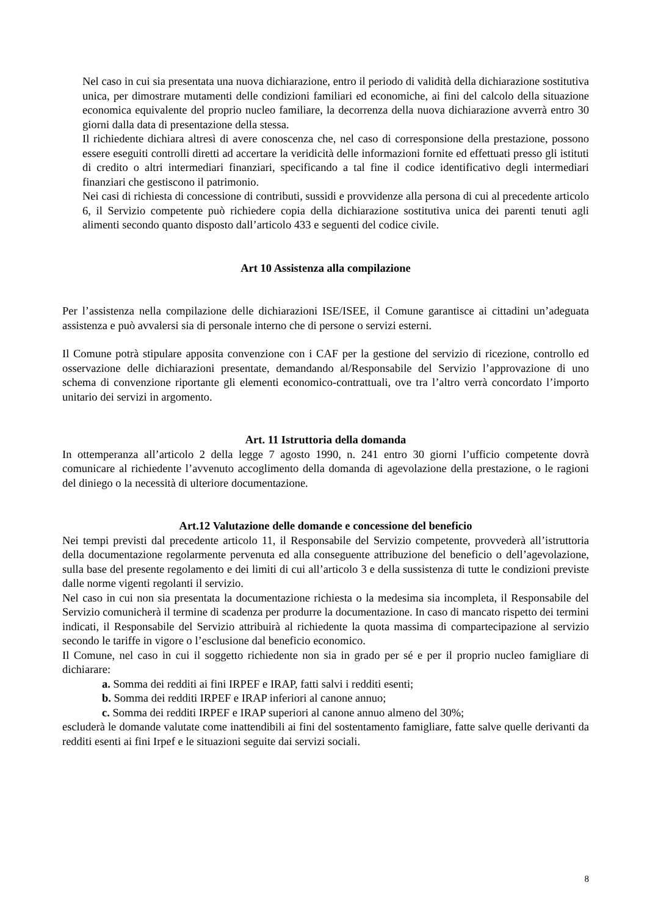Nel caso in cui sia presentata una nuova dichiarazione, entro il periodo di validità della dichiarazione sostitutiva unica, per dimostrare mutamenti delle condizioni familiari ed economiche, ai fini del calcolo della situazione economica equivalente del proprio nucleo familiare, la decorrenza della nuova dichiarazione avverrà entro 30 giorni dalla data di presentazione della stessa.
Il richiedente dichiara altresì di avere conoscenza che, nel caso di corresponsione della prestazione, possono essere eseguiti controlli diretti ad accertare la veridicità delle informazioni fornite ed effettuati presso gli istituti di credito o altri intermediari finanziari, specificando a tal fine il codice identificativo degli intermediari finanziari che gestiscono il patrimonio.
Nei casi di richiesta di concessione di contributi, sussidi e provvidenze alla persona di cui al precedente articolo 6, il Servizio competente può richiedere copia della dichiarazione sostitutiva unica dei parenti tenuti agli alimenti secondo quanto disposto dall’articolo 433 e seguenti del codice civile.
Art 10 Assistenza alla compilazione
Per l’assistenza nella compilazione delle dichiarazioni ISE/ISEE, il Comune garantisce ai cittadini un’adeguata assistenza e può avvalersi sia di personale interno che di persone o servizi esterni.
Il Comune potrà stipulare apposita convenzione con i CAF per la gestione del servizio di ricezione, controllo ed osservazione delle dichiarazioni presentate, demandando al/Responsabile del Servizio l’approvazione di uno schema di convenzione riportante gli elementi economico-contrattuali, ove tra l’altro verrà concordato l’importo unitario dei servizi in argomento.
Art. 11 Istruttoria della domanda
In ottemperanza all’articolo 2 della legge 7 agosto 1990, n. 241 entro 30 giorni l’ufficio competente dovrà comunicare al richiedente l’avvenuto accoglimento della domanda di agevolazione della prestazione, o le ragioni del diniego o la necessità di ulteriore documentazione.
Art.12 Valutazione delle domande e concessione del beneficio
Nei tempi previsti dal precedente articolo 11, il Responsabile del Servizio competente, provvederà all’istruttoria della documentazione regolarmente pervenuta ed alla conseguente attribuzione del beneficio o dell’agevolazione, sulla base del presente regolamento e dei limiti di cui all’articolo 3 e della sussistenza di tutte le condizioni previste dalle norme vigenti regolanti il servizio.
Nel caso in cui non sia presentata la documentazione richiesta o la medesima sia incompleta, il Responsabile del Servizio comunicherà il termine di scadenza per produrre la documentazione. In caso di mancato rispetto dei termini indicati, il Responsabile del Servizio attribuirà al richiedente la quota massima di compartecipazione al servizio secondo le tariffe in vigore o l’esclusione dal beneficio economico.
Il Comune, nel caso in cui il soggetto richiedente non sia in grado per sé e per il proprio nucleo famigliare di dichiarare:
a. Somma dei redditi ai fini IRPEF e IRAP, fatti salvi i redditi esenti;
b. Somma dei redditi IRPEF e IRAP inferiori al canone annuo;
c. Somma dei redditi IRPEF e IRAP superiori al canone annuo almeno del 30%;
escluderà le domande valutate come inattendibili ai fini del sostentamento famigliare, fatte salve quelle derivanti da redditi esenti ai fini Irpef e le situazioni seguite dai servizi sociali.
8